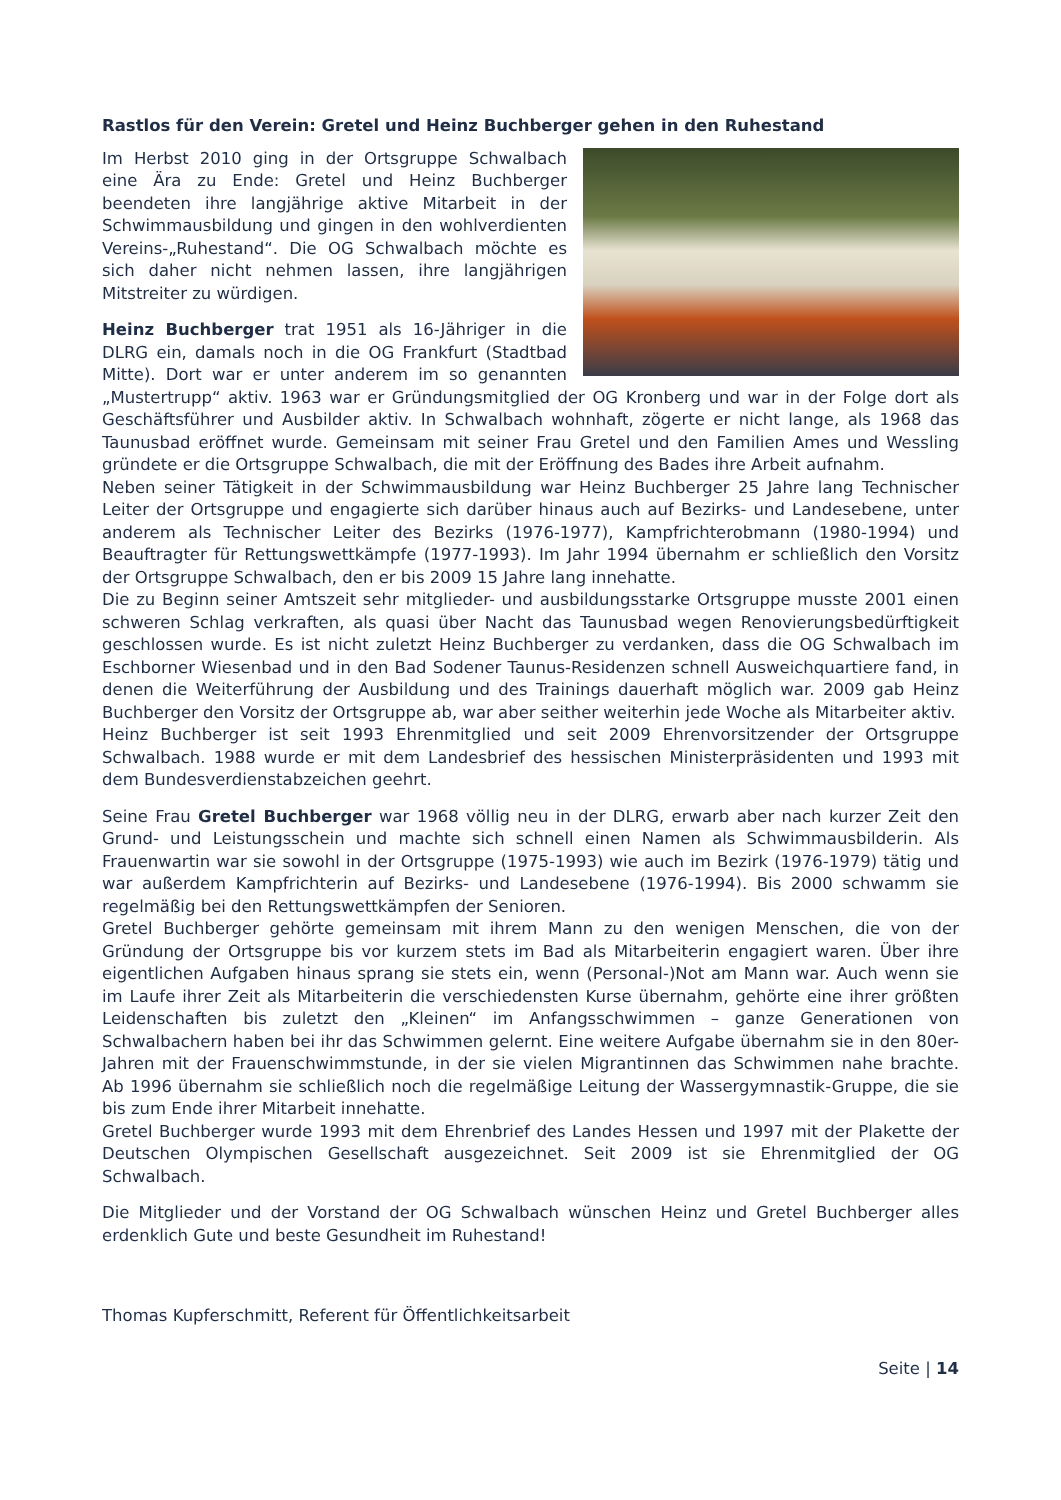Rastlos für den Verein: Gretel und Heinz Buchberger gehen in den Ruhestand
Im Herbst 2010 ging in der Ortsgruppe Schwalbach eine Ära zu Ende: Gretel und Heinz Buchberger beendeten ihre langjährige aktive Mitarbeit in der Schwimmausbildung und gingen in den wohlverdienten Vereins-„Ruhestand“. Die OG Schwalbach möchte es sich daher nicht nehmen lassen, ihre langjährigen Mitstreiter zu würdigen.
Heinz Buchberger trat 1951 als 16-Jähriger in die DLRG ein, damals noch in die OG Frankfurt (Stadtbad Mitte). Dort war er unter anderem im so genannten „Mustertrupp“ aktiv. 1963 war er Gründungsmitglied der OG Kronberg und war in der Folge dort als Geschäftsführer und Ausbilder aktiv. In Schwalbach wohnhaft, zögerte er nicht lange, als 1968 das Taunusbad eröffnet wurde. Gemeinsam mit seiner Frau Gretel und den Familien Ames und Wessling gründete er die Ortsgruppe Schwalbach, die mit der Eröffnung des Bades ihre Arbeit aufnahm.
Neben seiner Tätigkeit in der Schwimmausbildung war Heinz Buchberger 25 Jahre lang Technischer Leiter der Ortsgruppe und engagierte sich darüber hinaus auch auf Bezirks- und Landesebene, unter anderem als Technischer Leiter des Bezirks (1976-1977), Kampfrichterobmann (1980-1994) und Beauftragter für Rettungswettkämpfe (1977-1993). Im Jahr 1994 übernahm er schließlich den Vorsitz der Ortsgruppe Schwalbach, den er bis 2009 15 Jahre lang innehatte.
Die zu Beginn seiner Amtszeit sehr mitglieder- und ausbildungsstarke Ortsgruppe musste 2001 einen schweren Schlag verkraften, als quasi über Nacht das Taunusbad wegen Renovierungsbedürftigkeit geschlossen wurde. Es ist nicht zuletzt Heinz Buchberger zu verdanken, dass die OG Schwalbach im Eschborner Wiesenbad und in den Bad Sodener Taunus-Residenzen schnell Ausweichquartiere fand, in denen die Weiterführung der Ausbildung und des Trainings dauerhaft möglich war. 2009 gab Heinz Buchberger den Vorsitz der Ortsgruppe ab, war aber seither weiterhin jede Woche als Mitarbeiter aktiv.
Heinz Buchberger ist seit 1993 Ehrenmitglied und seit 2009 Ehrenvorsitzender der Ortsgruppe Schwalbach. 1988 wurde er mit dem Landesbrief des hessischen Ministerpräsidenten und 1993 mit dem Bundesverdienstabzeichen geehrt.
Seine Frau Gretel Buchberger war 1968 völlig neu in der DLRG, erwarb aber nach kurzer Zeit den Grund- und Leistungsschein und machte sich schnell einen Namen als Schwimmausbilderin. Als Frauenwartin war sie sowohl in der Ortsgruppe (1975-1993) wie auch im Bezirk (1976-1979) tätig und war außerdem Kampfrichterin auf Bezirks- und Landesebene (1976-1994). Bis 2000 schwamm sie regelmäßig bei den Rettungswettkämpfen der Senioren.
Gretel Buchberger gehörte gemeinsam mit ihrem Mann zu den wenigen Menschen, die von der Gründung der Ortsgruppe bis vor kurzem stets im Bad als Mitarbeiterin engagiert waren. Über ihre eigentlichen Aufgaben hinaus sprang sie stets ein, wenn (Personal-)Not am Mann war. Auch wenn sie im Laufe ihrer Zeit als Mitarbeiterin die verschiedensten Kurse übernahm, gehörte eine ihrer größten Leidenschaften bis zuletzt den „Kleinen“ im Anfangsschwimmen – ganze Generationen von Schwalbachern haben bei ihr das Schwimmen gelernt. Eine weitere Aufgabe übernahm sie in den 80er-Jahren mit der Frauenschwimmstunde, in der sie vielen Migrantinnen das Schwimmen nahe brachte. Ab 1996 übernahm sie schließlich noch die regelmäßige Leitung der Wassergymnastik-Gruppe, die sie bis zum Ende ihrer Mitarbeit innehatte.
Gretel Buchberger wurde 1993 mit dem Ehrenbrief des Landes Hessen und 1997 mit der Plakette der Deutschen Olympischen Gesellschaft ausgezeichnet. Seit 2009 ist sie Ehrenmitglied der OG Schwalbach.
Die Mitglieder und der Vorstand der OG Schwalbach wünschen Heinz und Gretel Buchberger alles erdenklich Gute und beste Gesundheit im Ruhestand!
Thomas Kupferschmitt, Referent für Öffentlichkeitsarbeit
Seite | 14